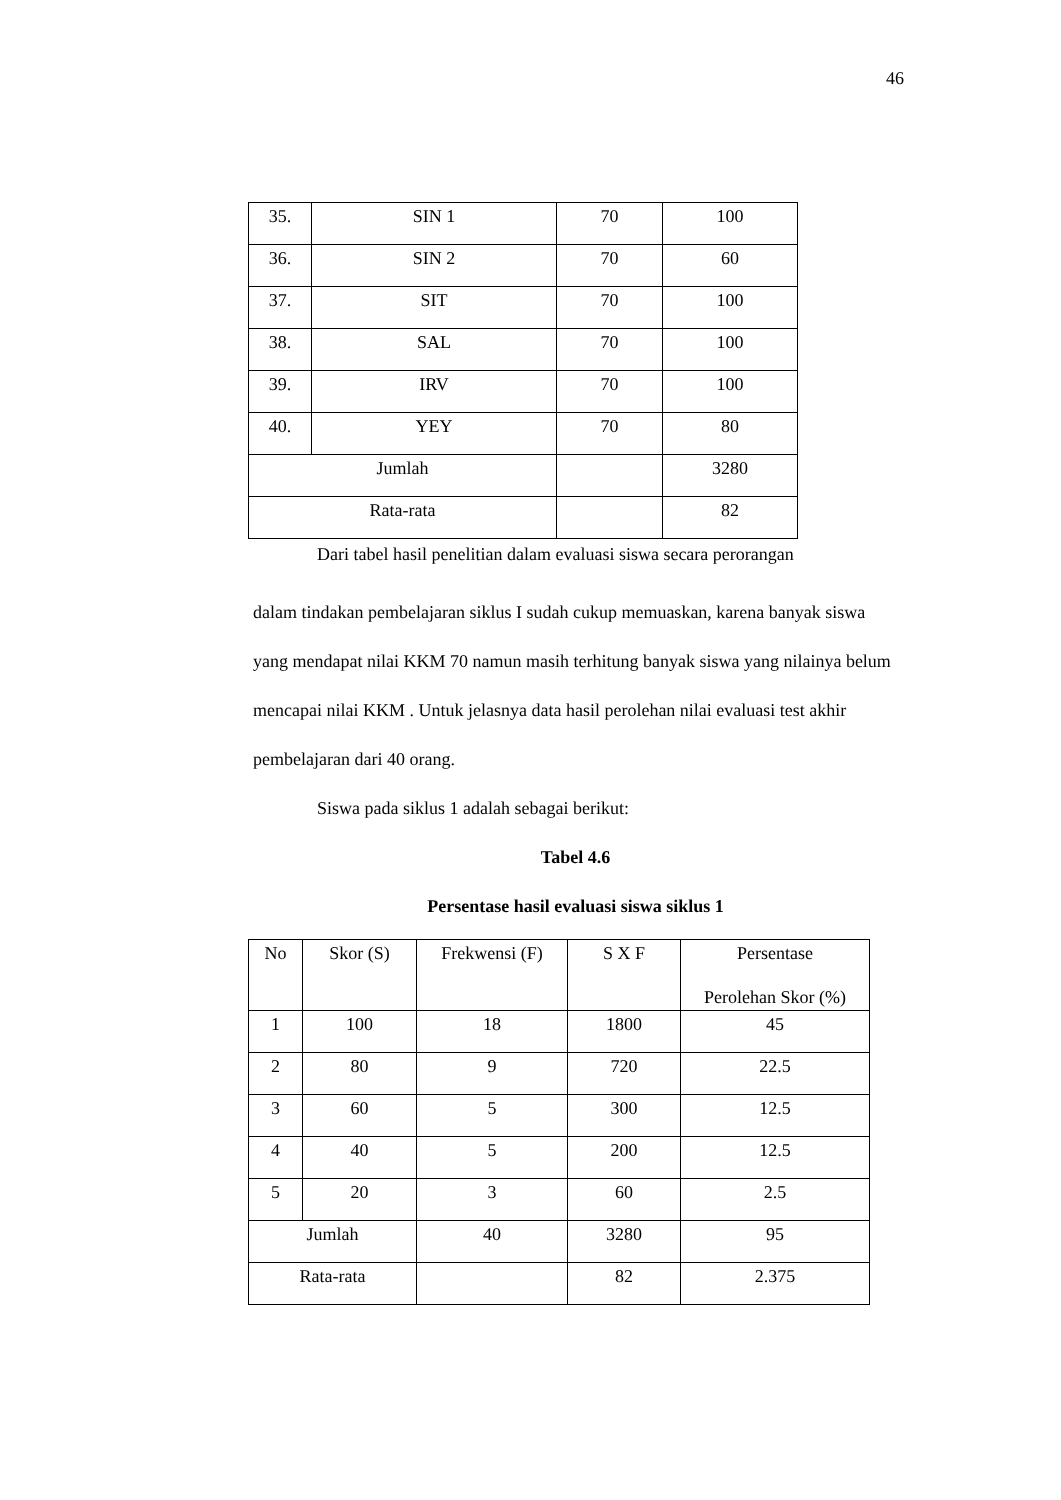46
| 35. | SIN 1 | 70 | 100 |
| 36. | SIN 2 | 70 | 60 |
| 37. | SIT | 70 | 100 |
| 38. | SAL | 70 | 100 |
| 39. | IRV | 70 | 100 |
| 40. | YEY | 70 | 80 |
| Jumlah | | | 3280 |
| Rata-rata | | | 82 |
Dari tabel hasil penelitian dalam evaluasi siswa secara perorangan
dalam tindakan pembelajaran siklus I sudah cukup memuaskan, karena banyak siswa yang mendapat nilai KKM 70 namun masih terhitung banyak siswa yang nilainya belum mencapai nilai KKM . Untuk jelasnya data hasil perolehan nilai evaluasi test akhir pembelajaran dari 40 orang.
Siswa pada siklus 1 adalah sebagai berikut:
Tabel 4.6
Persentase hasil evaluasi siswa siklus 1
| No | Skor (S) | Frekwensi (F) | S X F | Persentase Perolehan Skor (%) |
| 1 | 100 | 18 | 1800 | 45 |
| 2 | 80 | 9 | 720 | 22.5 |
| 3 | 60 | 5 | 300 | 12.5 |
| 4 | 40 | 5 | 200 | 12.5 |
| 5 | 20 | 3 | 60 | 2.5 |
| Jumlah | | 40 | 3280 | 95 |
| Rata-rata | | | 82 | 2.375 |